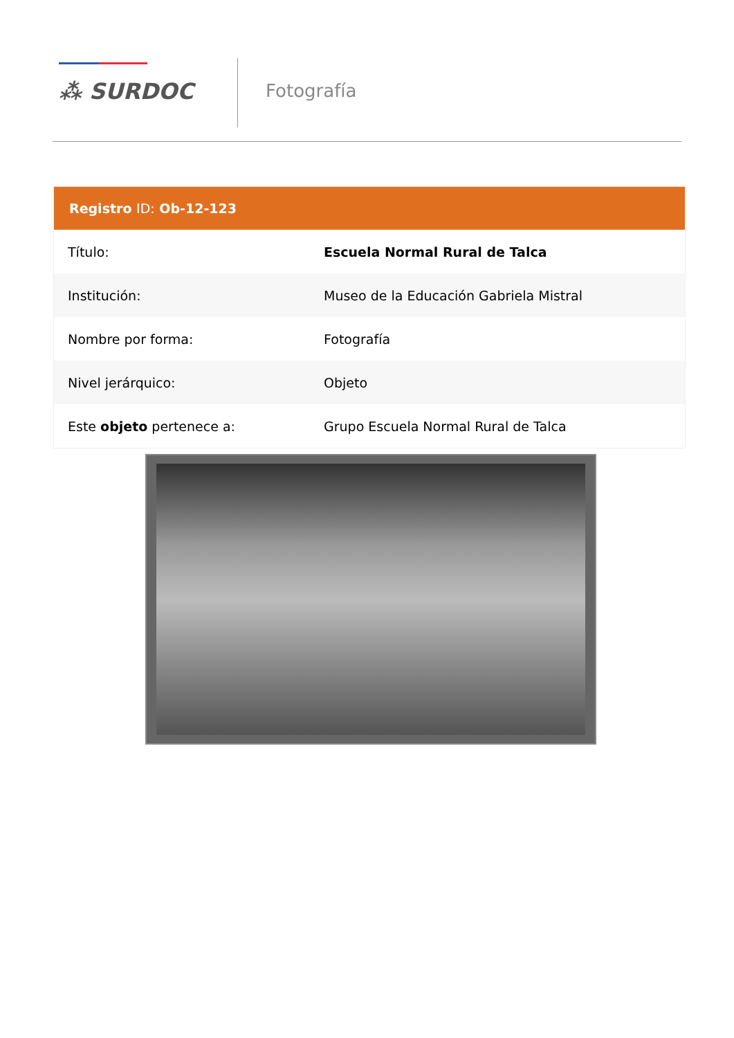⁂ SURDOC
Fotografía
| Registro ID: Ob-12-123 | |
| --- | --- |
| Título: | Escuela Normal Rural de Talca |
| Institución: | Museo de la Educación Gabriela Mistral |
| Nombre por forma: | Fotografía |
| Nivel jerárquico: | Objeto |
| Este objeto pertenece a: | Grupo Escuela Normal Rural de Talca |